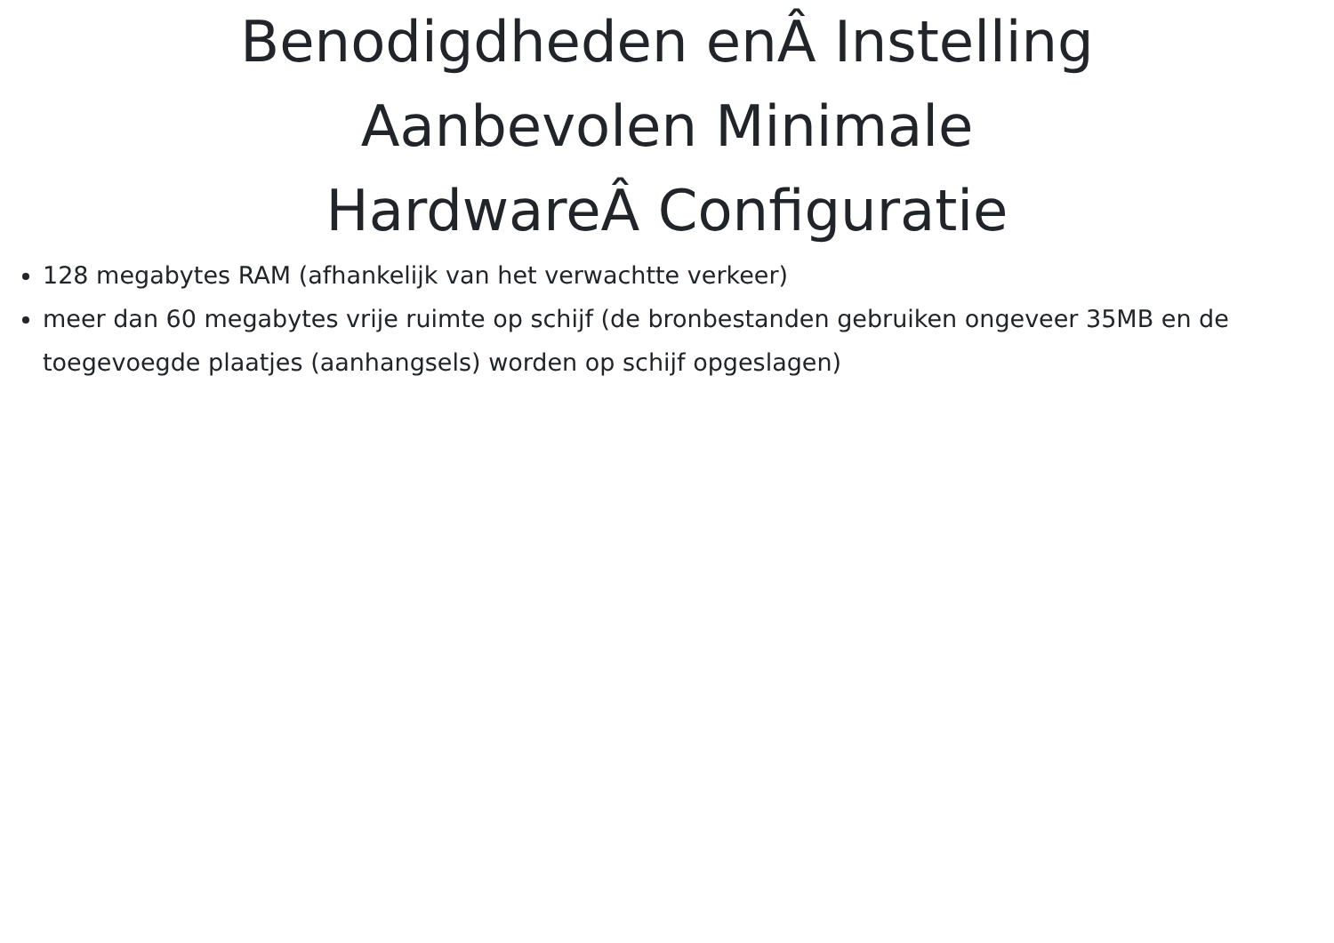Benodigdheden enÂ Instelling
Aanbevolen Minimale
HardwareÂ Configuratie
128 megabytes RAM (afhankelijk van het verwachtte verkeer)
meer dan 60 megabytes vrije ruimte op schijf (de bronbestanden gebruiken ongeveer 35MB en de toegevoegde plaatjes (aanhangsels) worden op schijf opgeslagen)